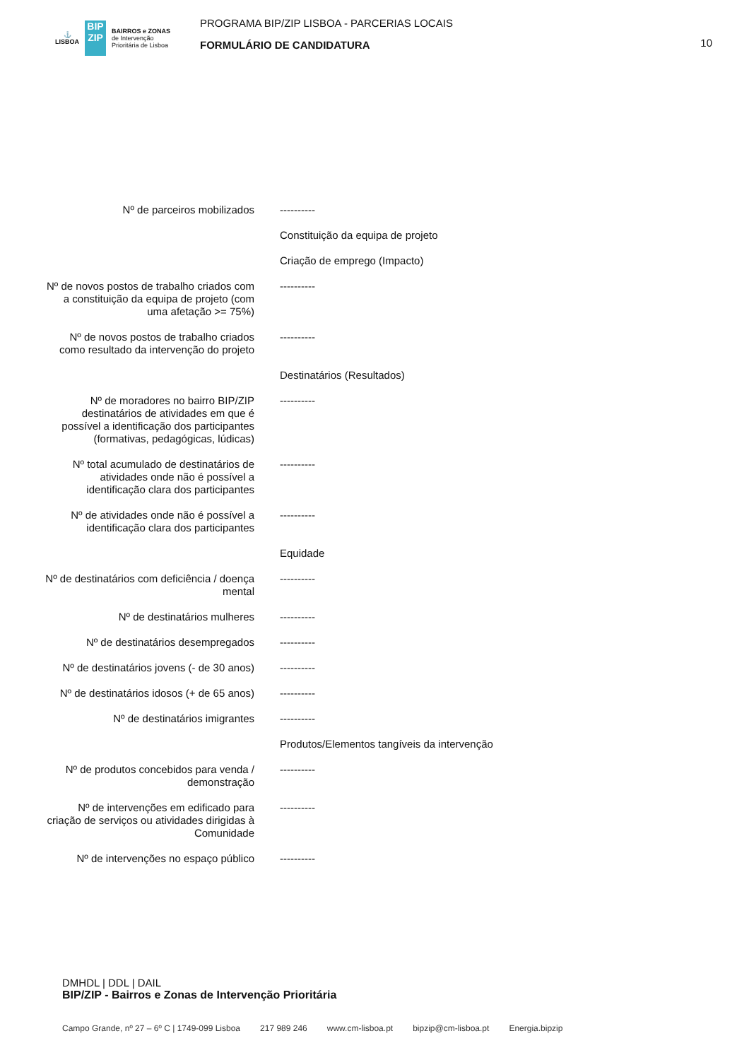⚓
LISBOA
BIP
ZIP
BAIRROS e ZONAS
de Intervenção
Prioritária de Lisboa
PROGRAMA BIP/ZIP LISBOA - PARCERIAS LOCAIS
FORMULÁRIO DE CANDIDATURA
10
| Nº de parceiros mobilizados | ---------- |
| | Constituição da equipa de projeto |
| | Criação de emprego (Impacto) |
| Nº de novos postos de trabalho criados com a constituição da equipa de projeto (com uma afetação >= 75%) | ---------- |
| Nº de novos postos de trabalho criados como resultado da intervenção do projeto | ---------- |
| | Destinatários (Resultados) |
| Nº de moradores no bairro BIP/ZIP destinatários de atividades em que é possível a identificação dos participantes (formativas, pedagógicas, lúdicas) | ---------- |
| Nº total acumulado de destinatários de atividades onde não é possível a identificação clara dos participantes | ---------- |
| Nº de atividades onde não é possível a identificação clara dos participantes | ---------- |
| | Equidade |
| Nº de destinatários com deficiência / doença mental | ---------- |
| Nº de destinatários mulheres | ---------- |
| Nº de destinatários desempregados | ---------- |
| Nº de destinatários jovens (- de 30 anos) | ---------- |
| Nº de destinatários idosos (+ de 65 anos) | ---------- |
| Nº de destinatários imigrantes | ---------- |
| | Produtos/Elementos tangíveis da intervenção |
| Nº de produtos concebidos para venda / demonstração | ---------- |
| Nº de intervenções em edificado para criação de serviços ou atividades dirigidas à Comunidade | ---------- |
| Nº de intervenções no espaço público | ---------- |
DMHDL | DDL | DAIL
BIP/ZIP - Bairros e Zonas de Intervenção Prioritária
Campo Grande, nº 27 – 6º C | 1749-099 Lisboa 217 989 246 www.cm-lisboa.pt bipzip@cm-lisboa.pt Energia.bipzip